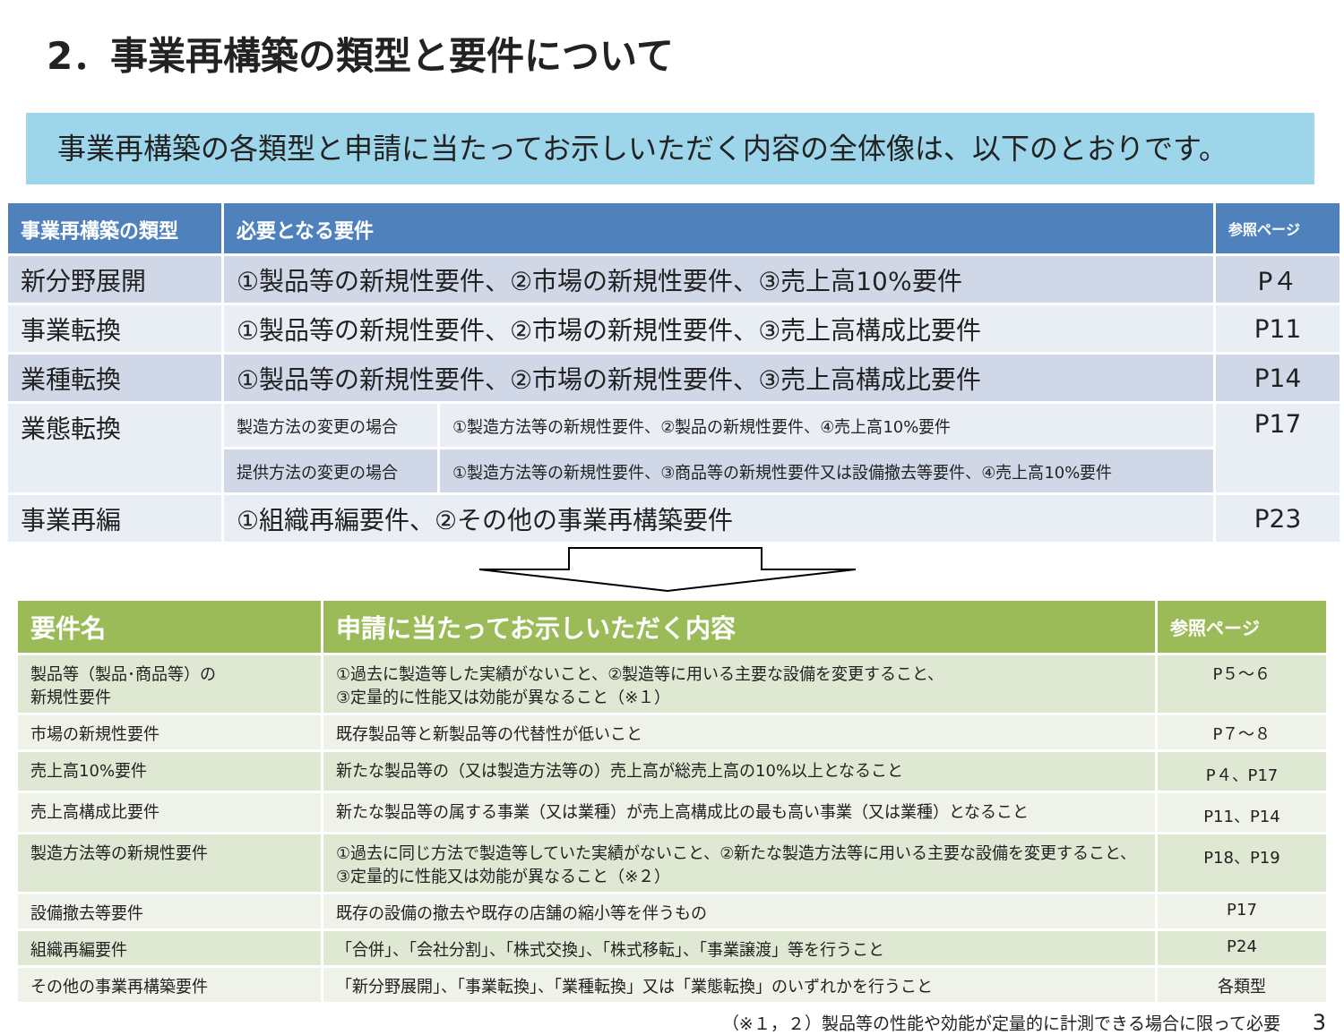2．事業再構築の類型と要件について
事業再構築の各類型と申請に当たってお示しいただく内容の全体像は、以下のとおりです。
| 事業再構築の類型 | 必要となる要件 | | 参照ページ |
| --- | --- | --- | --- |
| 新分野展開 | ①製品等の新規性要件、②市場の新規性要件、③売上高10%要件 | | P４ |
| 事業転換 | ①製品等の新規性要件、②市場の新規性要件、③売上高構成比要件 | | P11 |
| 業種転換 | ①製品等の新規性要件、②市場の新規性要件、③売上高構成比要件 | | P14 |
| 業態転換 | 製造方法の変更の場合 | ①製造方法等の新規性要件、②製品の新規性要件、④売上高10%要件 | P17 |
| | 提供方法の変更の場合 | ①製造方法等の新規性要件、③商品等の新規性要件又は設備撤去等要件、④売上高10%要件 | |
| 事業再編 | ①組織再編要件、②その他の事業再構築要件 | | P23 |
| 要件名 | 申請に当たってお示しいただく内容 | 参照ページ |
| --- | --- | --- |
| 製品等（製品･商品等）の 新規性要件 | ①過去に製造等した実績がないこと、②製造等に用いる主要な設備を変更すること、 ③定量的に性能又は効能が異なること（※１） | P５～６ |
| 市場の新規性要件 | 既存製品等と新製品等の代替性が低いこと | P７～８ |
| 売上高10%要件 | 新たな製品等の（又は製造方法等の）売上高が総売上高の10%以上となること | P４、P17 |
| 売上高構成比要件 | 新たな製品等の属する事業（又は業種）が売上高構成比の最も高い事業（又は業種）となること | P11、P14 |
| 製造方法等の新規性要件 | ①過去に同じ方法で製造等していた実績がないこと、②新たな製造方法等に用いる主要な設備を変更すること、 ③定量的に性能又は効能が異なること（※２） | P18、P19 |
| 設備撤去等要件 | 既存の設備の撤去や既存の店舗の縮小等を伴うもの | P17 |
| 組織再編要件 | 「合併」、「会社分割」、「株式交換」、「株式移転」、「事業譲渡」等を行うこと | P24 |
| その他の事業再構築要件 | 「新分野展開」、「事業転換」、「業種転換」又は「業態転換」のいずれかを行うこと | 各類型 |
（※１，２）製品等の性能や効能が定量的に計測できる場合に限って必要 3